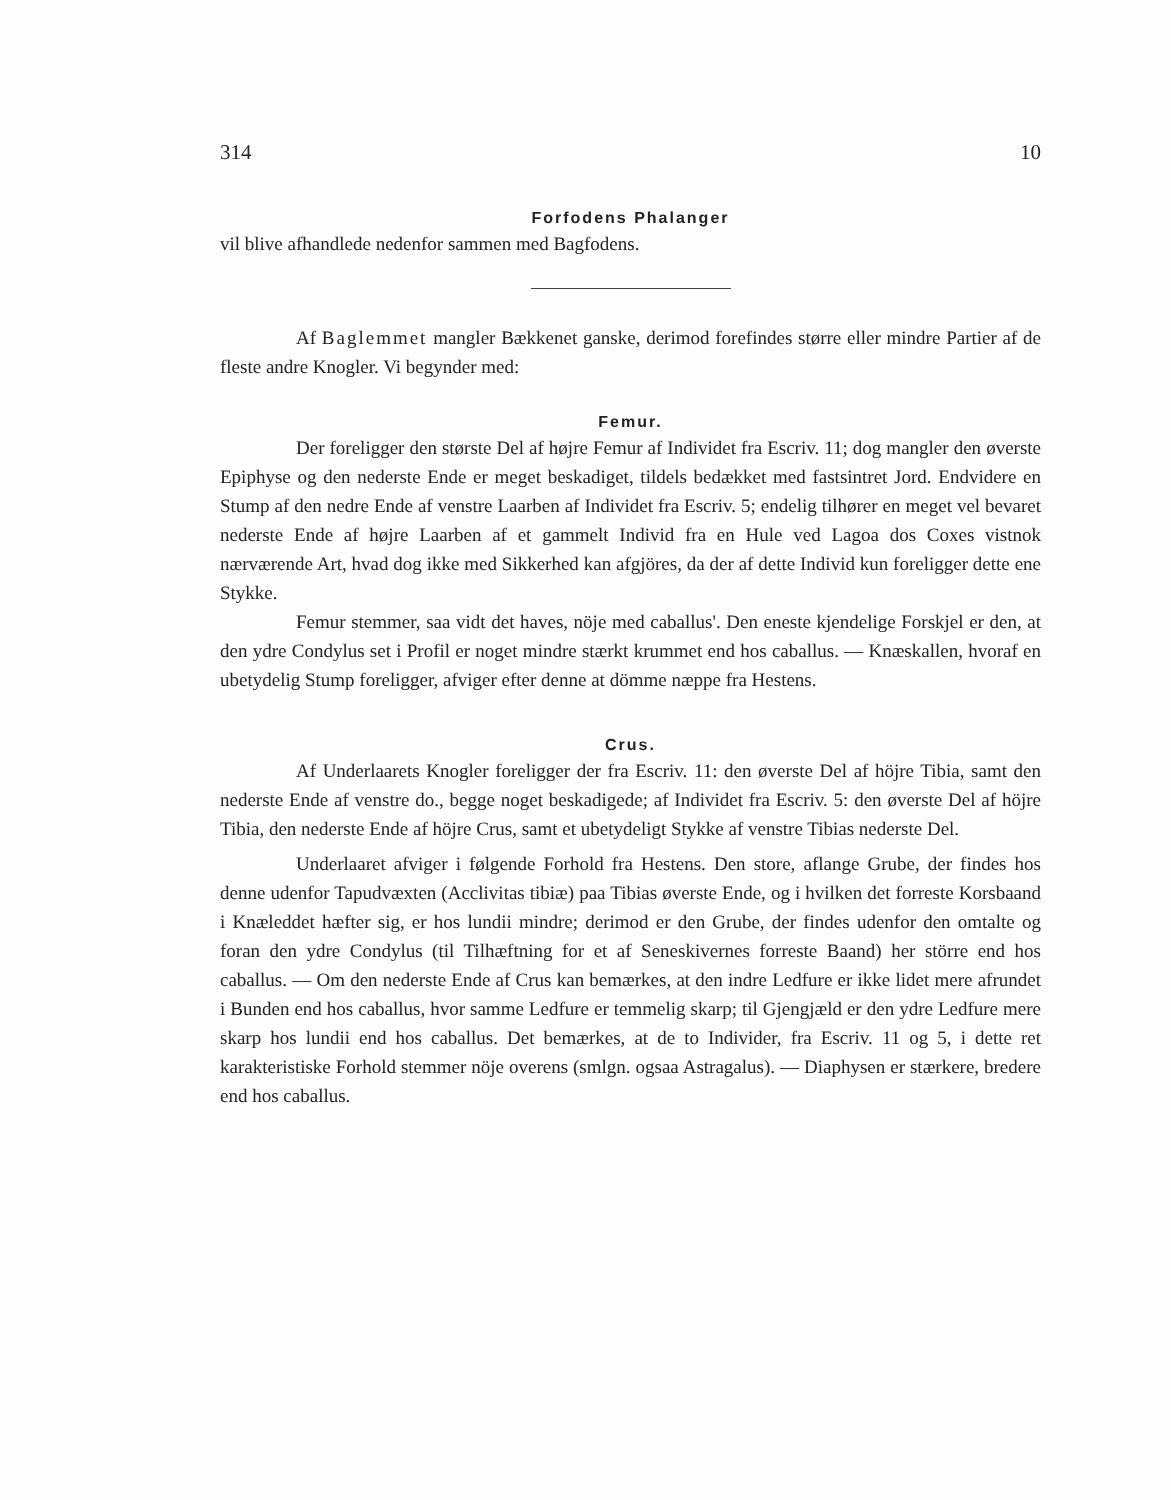314 10
Forfodens Phalanger
vil blive afhandlede nedenfor sammen med Bagfodens.
Af Baglemmet mangler Bækkenet ganske, derimod forefindes større eller mindre Partier af de fleste andre Knogler. Vi begynder med:
Femur.
Der foreligger den største Del af højre Femur af Individet fra Escriv. 11; dog mangler den øverste Epiphyse og den nederste Ende er meget beskadiget, tildels bedækket med fastsintret Jord. Endvidere en Stump af den nedre Ende af venstre Laarben af Individet fra Escriv. 5; endelig tilhører en meget vel bevaret nederste Ende af højre Laarben af et gammelt Individ fra en Hule ved Lagoa dos Coxes vistnok nærværende Art, hvad dog ikke med Sikkerhed kan afgjöres, da der af dette Individ kun foreligger dette ene Stykke.
Femur stemmer, saa vidt det haves, nöje med caballus'. Den eneste kjendelige Forskjel er den, at den ydre Condylus set i Profil er noget mindre stærkt krummet end hos caballus. — Knæskallen, hvoraf en ubetydelig Stump foreligger, afviger efter denne at dömme næppe fra Hestens.
Crus.
Af Underlaarets Knogler foreligger der fra Escriv. 11: den øverste Del af höjre Tibia, samt den nederste Ende af venstre do., begge noget beskadigede; af Individet fra Escriv. 5: den øverste Del af höjre Tibia, den nederste Ende af höjre Crus, samt et ubetydeligt Stykke af venstre Tibias nederste Del.
Underlaaret afviger i følgende Forhold fra Hestens. Den store, aflange Grube, der findes hos denne udenfor Tapudvæxten (Acclivitas tibiæ) paa Tibias øverste Ende, og i hvilken det forreste Korsbaand i Knæleddet hæfter sig, er hos lundii mindre; derimod er den Grube, der findes udenfor den omtalte og foran den ydre Condylus (til Tilhæftning for et af Seneskivernes forreste Baand) her större end hos caballus. — Om den nederste Ende af Crus kan bemærkes, at den indre Ledfure er ikke lidet mere afrundet i Bunden end hos caballus, hvor samme Ledfure er temmelig skarp; til Gjengjæld er den ydre Ledfure mere skarp hos lundii end hos caballus. Det bemærkes, at de to Individer, fra Escriv. 11 og 5, i dette ret karakteristiske Forhold stemmer nöje overens (smlgn. ogsaa Astragalus). — Diaphysen er stærkere, bredere end hos caballus.